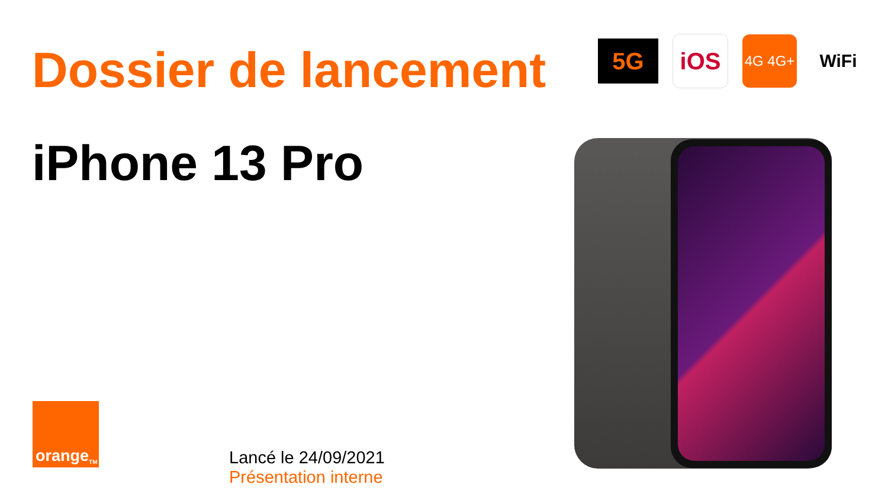Dossier de lancement
iPhone 13 Pro
5G
iOS
4G 4G+
WiFi
orange<sup>TM</sup>
Lancé le 24/09/2021
Présentation interne